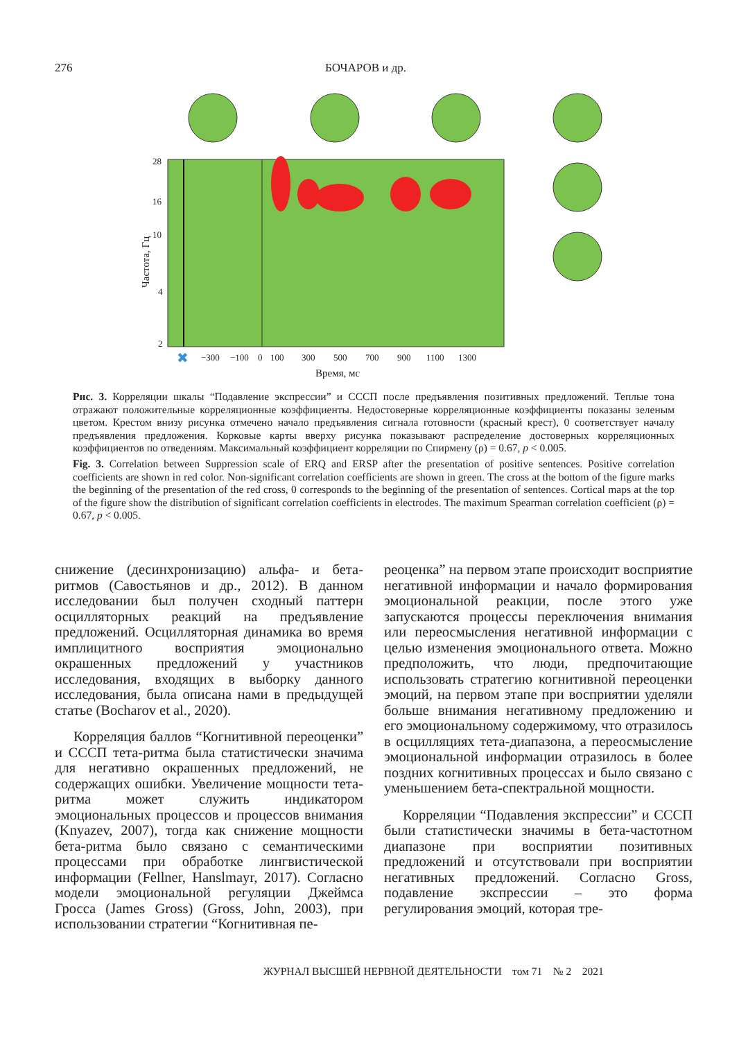276 БОЧАРОВ и др.
28
16
10
4
2
−300
−100
0
100
300
500
700
900
1100
1300
Время, мс
Частота, Гц
✖
Рис. 3. Корреляции шкалы “Подавление экспрессии” и СССП после предъявления позитивных предложений. Теплые тона отражают положительные корреляционные коэффициенты. Недостоверные корреляционные коэффициенты показаны зеленым цветом. Крестом внизу рисунка отмечено начало предъявления сигнала готовности (красный крест), 0 соответствует началу предъявления предложения. Корковые карты вверху рисунка показывают распределение достоверных корреляционных коэффициентов по отведениям. Максимальный коэффициент корреляции по Спирмену (ρ) = 0.67, p < 0.005.
Fig. 3. Correlation between Suppression scale of ERQ and ERSP after the presentation of positive sentences. Positive correlation coefficients are shown in red color. Non-significant correlation coefficients are shown in green. The cross at the bottom of the figure marks the beginning of the presentation of the red cross, 0 corresponds to the beginning of the presentation of sentences. Cortical maps at the top of the figure show the distribution of significant correlation coefficients in electrodes. The maximum Spearman correlation coefficient (ρ) = 0.67, p < 0.005.
снижение (десинхронизацию) альфа- и бета-ритмов (Савостьянов и др., 2012). В данном исследовании был получен сходный паттерн осцилляторных реакций на предъявление предложений. Осцилляторная динамика во время имплицитного восприятия эмоционально окрашенных предложений у участников исследования, входящих в выборку данного исследования, была описана нами в предыдущей статье (Bocharov et al., 2020).
Корреляция баллов “Когнитивной переоценки” и СССП тета-ритма была статистически значима для негативно окрашенных предложений, не содержащих ошибки. Увеличение мощности тета-ритма может служить индикатором эмоциональных процессов и процессов внимания (Knyazev, 2007), тогда как снижение мощности бета-ритма было связано с семантическими процессами при обработке лингвистической информации (Fellner, Hanslmayr, 2017). Согласно модели эмоциональной регуляции Джеймса Гросса (James Gross) (Gross, John, 2003), при использовании стратегии “Когнитивная пе-
реоценка” на первом этапе происходит восприятие негативной информации и начало формирования эмоциональной реакции, после этого уже запускаются процессы переключения внимания или переосмысления негативной информации с целью изменения эмоционального ответа. Можно предположить, что люди, предпочитающие использовать стратегию когнитивной переоценки эмоций, на первом этапе при восприятии уделяли больше внимания негативному предложению и его эмоциональному содержимому, что отразилось в осцилляциях тета-диапазона, а переосмысление эмоциональной информации отразилось в более поздних когнитивных процессах и было связано с уменьшением бета-спектральной мощности.
Корреляции “Подавления экспрессии” и СССП были статистически значимы в бета-частотном диапазоне при восприятии позитивных предложений и отсутствовали при восприятии негативных предложений. Согласно Gross, подавление экспрессии – это форма регулирования эмоций, которая тре-
ЖУРНАЛ ВЫСШЕЙ НЕРВНОЙ ДЕЯТЕЛЬНОСТИ том 71 № 2 2021